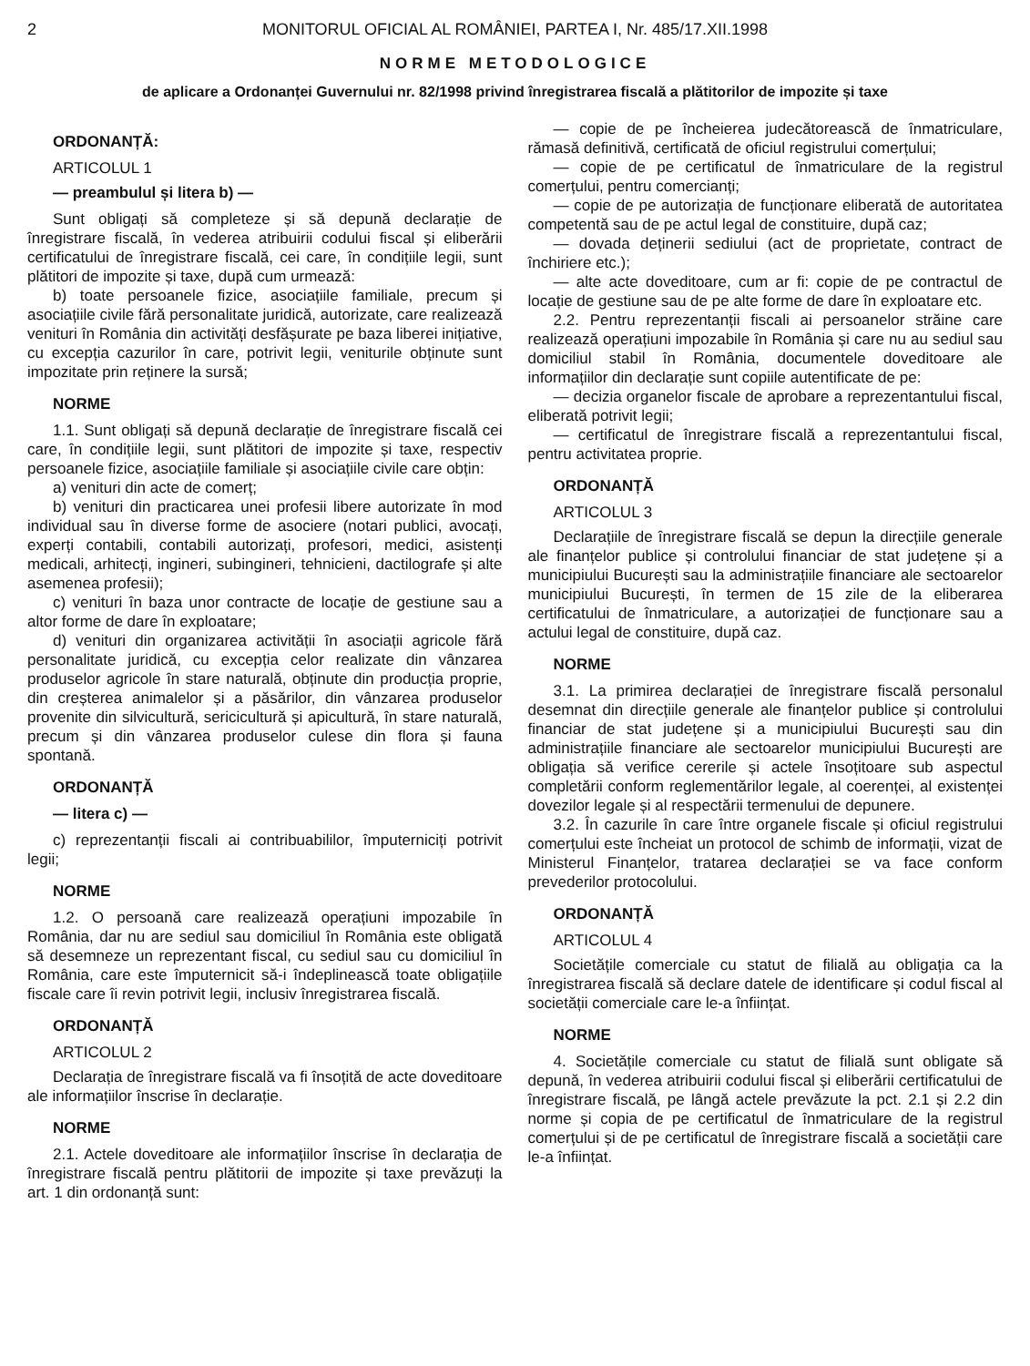2 MONITORUL OFICIAL AL ROMÂNIEI, PARTEA I, Nr. 485/17.XII.1998
NORME METODOLOGICE
de aplicare a Ordonanței Guvernului nr. 82/1998 privind înregistrarea fiscală a plătitorilor de impozite și taxe
ORDONANȚĂ:
ARTICOLUL 1
— preambulul și litera b) —
Sunt obligați să completeze și să depună declarație de înregistrare fiscală, în vederea atribuirii codului fiscal și eliberării certificatului de înregistrare fiscală, cei care, în condițiile legii, sunt plătitori de impozite și taxe, după cum urmează:
b) toate persoanele fizice, asociațiile familiale, precum și asociațiile civile fără personalitate juridică, autorizate, care realizează venituri în România din activități desfășurate pe baza liberei inițiative, cu excepția cazurilor în care, potrivit legii, veniturile obținute sunt impozitate prin reținere la sursă;
NORME
1.1. Sunt obligați să depună declarație de înregistrare fiscală cei care, în condițiile legii, sunt plătitori de impozite și taxe, respectiv persoanele fizice, asociațiile familiale și asociațiile civile care obțin:
a) venituri din acte de comerț;
b) venituri din practicarea unei profesii libere autorizate în mod individual sau în diverse forme de asociere (notari publici, avocați, experți contabili, contabili autorizați, profesori, medici, asistenți medicali, arhitecți, ingineri, subingineri, tehnicieni, dactilografe și alte asemenea profesii);
c) venituri în baza unor contracte de locație de gestiune sau a altor forme de dare în exploatare;
d) venituri din organizarea activității în asociații agricole fără personalitate juridică, cu excepția celor realizate din vânzarea produselor agricole în stare naturală, obținute din producția proprie, din creșterea animalelor și a păsărilor, din vânzarea produselor provenite din silvicultură, sericicultură și apicultură, în stare naturală, precum și din vânzarea produselor culese din flora și fauna spontană.
ORDONANȚĂ
— litera c) —
c) reprezentanții fiscali ai contribuabililor, împuterniciți potrivit legii;
NORME
1.2. O persoană care realizează operațiuni impozabile în România, dar nu are sediul sau domiciliul în România este obligată să desemneze un reprezentant fiscal, cu sediul sau cu domiciliul în România, care este împuternicit să-i îndeplinească toate obligațiile fiscale care îi revin potrivit legii, inclusiv înregistrarea fiscală.
ORDONANȚĂ
ARTICOLUL 2
Declarația de înregistrare fiscală va fi însoțită de acte doveditoare ale informațiilor înscrise în declarație.
NORME
2.1. Actele doveditoare ale informațiilor înscrise în declarația de înregistrare fiscală pentru plătitorii de impozite și taxe prevăzuți la art. 1 din ordonanță sunt:
— copie de pe încheierea judecătorească de înmatriculare, rămasă definitivă, certificată de oficiul registrului comerțului;
— copie de pe certificatul de înmatriculare de la registrul comerțului, pentru comercianți;
— copie de pe autorizația de funcționare eliberată de autoritatea competentă sau de pe actul legal de constituire, după caz;
— dovada deținerii sediului (act de proprietate, contract de închiriere etc.);
— alte acte doveditoare, cum ar fi: copie de pe contractul de locație de gestiune sau de pe alte forme de dare în exploatare etc.
2.2. Pentru reprezentanții fiscali ai persoanelor străine care realizează operațiuni impozabile în România și care nu au sediul sau domiciliul stabil în România, documentele doveditoare ale informațiilor din declarație sunt copiile autentificate de pe:
— decizia organelor fiscale de aprobare a reprezentantului fiscal, eliberată potrivit legii;
— certificatul de înregistrare fiscală a reprezentantului fiscal, pentru activitatea proprie.
ORDONANȚĂ
ARTICOLUL 3
Declarațiile de înregistrare fiscală se depun la direcțiile generale ale finanțelor publice și controlului financiar de stat județene și a municipiului București sau la administrațiile financiare ale sectoarelor municipiului București, în termen de 15 zile de la eliberarea certificatului de înmatriculare, a autorizației de funcționare sau a actului legal de constituire, după caz.
NORME
3.1. La primirea declarației de înregistrare fiscală personalul desemnat din direcțiile generale ale finanțelor publice și controlului financiar de stat județene și a municipiului București sau din administrațiile financiare ale sectoarelor municipiului București are obligația să verifice cererile și actele însoțitoare sub aspectul completării conform reglementărilor legale, al coerenței, al existenței dovezilor legale și al respectării termenului de depunere.
3.2. În cazurile în care între organele fiscale și oficiul registrului comerțului este încheiat un protocol de schimb de informații, vizat de Ministerul Finanțelor, tratarea declarației se va face conform prevederilor protocolului.
ORDONANȚĂ
ARTICOLUL 4
Societățile comerciale cu statut de filială au obligația ca la înregistrarea fiscală să declare datele de identificare și codul fiscal al societății comerciale care le-a înființat.
NORME
4. Societățile comerciale cu statut de filială sunt obligate să depună, în vederea atribuirii codului fiscal și eliberării certificatului de înregistrare fiscală, pe lângă actele prevăzute la pct. 2.1 și 2.2 din norme și copia de pe certificatul de înmatriculare de la registrul comerțului și de pe certificatul de înregistrare fiscală a societății care le-a înființat.